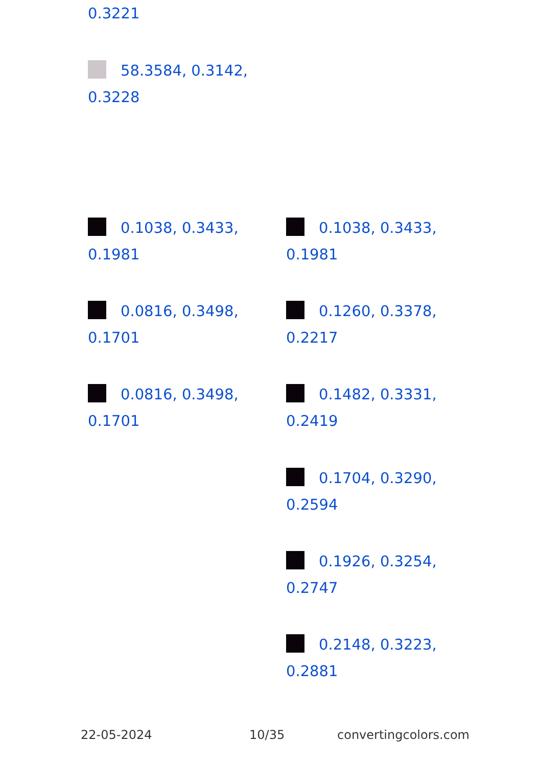0.3221
58.3584, 0.3142, 0.3228
0.1038, 0.3433, 0.1981
0.1038, 0.3433, 0.1981
0.0816, 0.3498, 0.1701
0.1260, 0.3378, 0.2217
0.0816, 0.3498, 0.1701
0.1482, 0.3331, 0.2419
0.1704, 0.3290, 0.2594
0.1926, 0.3254, 0.2747
0.2148, 0.3223, 0.2881
22-05-2024 10/35 convertingcolors.com